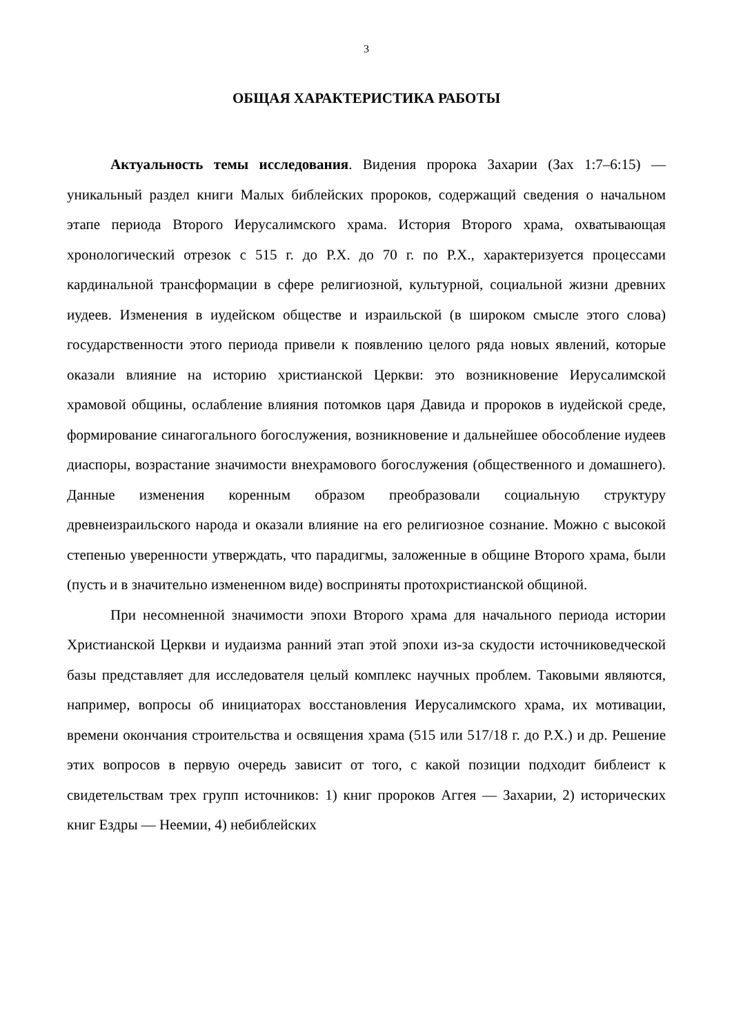3
ОБЩАЯ ХАРАКТЕРИСТИКА РАБОТЫ
Актуальность темы исследования. Видения пророка Захарии (Зах 1:7–6:15) — уникальный раздел книги Малых библейских пророков, содержащий сведения о начальном этапе периода Второго Иерусалимского храма. История Второго храма, охватывающая хронологический отрезок с 515 г. до Р.Х. до 70 г. по Р.Х., характеризуется процессами кардинальной трансформации в сфере религиозной, культурной, социальной жизни древних иудеев. Изменения в иудейском обществе и израильской (в широком смысле этого слова) государственности этого периода привели к появлению целого ряда новых явлений, которые оказали влияние на историю христианской Церкви: это возникновение Иерусалимской храмовой общины, ослабление влияния потомков царя Давида и пророков в иудейской среде, формирование синагогального богослужения, возникновение и дальнейшее обособление иудеев диаспоры, возрастание значимости внехрамового богослужения (общественного и домашнего). Данные изменения коренным образом преобразовали социальную структуру древнеизраильского народа и оказали влияние на его религиозное сознание. Можно с высокой степенью уверенности утверждать, что парадигмы, заложенные в общине Второго храма, были (пусть и в значительно измененном виде) восприняты протохристианской общиной.
При несомненной значимости эпохи Второго храма для начального периода истории Христианской Церкви и иудаизма ранний этап этой эпохи из-за скудости источниковедческой базы представляет для исследователя целый комплекс научных проблем. Таковыми являются, например, вопросы об инициаторах восстановления Иерусалимского храма, их мотивации, времени окончания строительства и освящения храма (515 или 517/18 г. до Р.Х.) и др. Решение этих вопросов в первую очередь зависит от того, с какой позиции подходит библеист к свидетельствам трех групп источников: 1) книг пророков Аггея — Захарии, 2) исторических книг Ездры — Неемии, 4) небиблейских